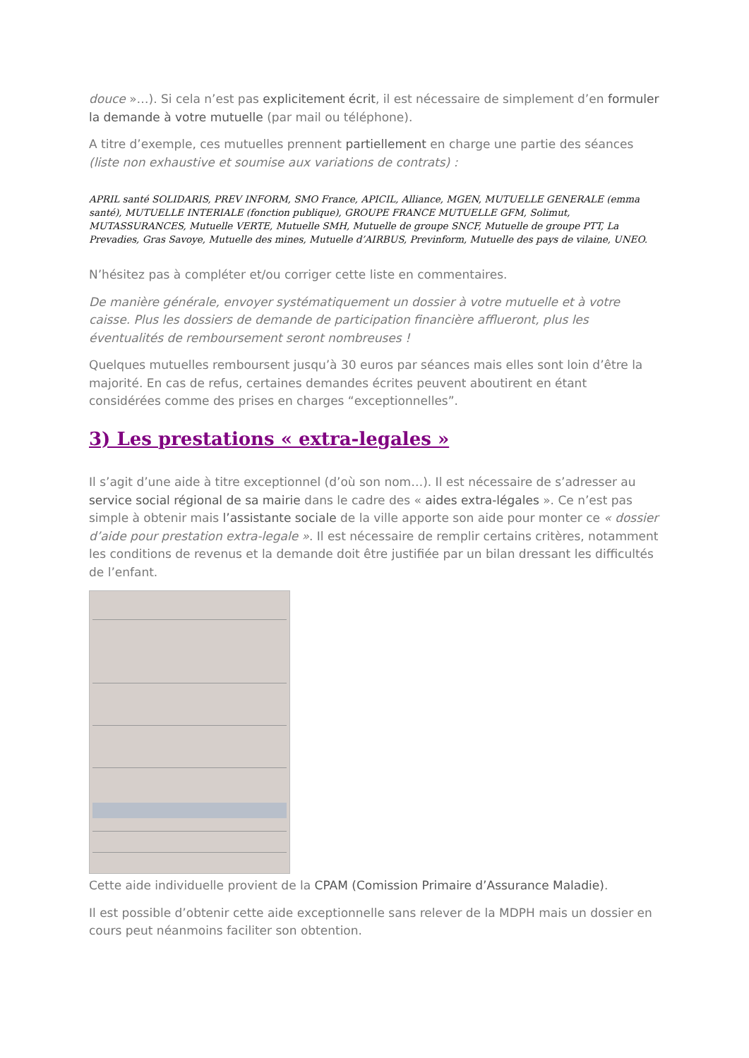douce »…). Si cela n’est pas explicitement écrit, il est nécessaire de simplement d’en formuler la demande à votre mutuelle (par mail ou téléphone).
A titre d’exemple, ces mutuelles prennent partiellement en charge une partie des séances (liste non exhaustive et soumise aux variations de contrats) :
APRIL santé SOLIDARIS, PREV INFORM, SMO France, APICIL, Alliance, MGEN, MUTUELLE GENERALE (emma santé), MUTUELLE INTERIALE (fonction publique), GROUPE FRANCE MUTUELLE GFM, Solimut, MUTASSURANCES, Mutuelle VERTE, Mutuelle SMH, Mutuelle de groupe SNCF, Mutuelle de groupe PTT, La Prevadies, Gras Savoye, Mutuelle des mines, Mutuelle d’AIRBUS, Previnform, Mutuelle des pays de vilaine, UNEO.
N’hésitez pas à compléter et/ou corriger cette liste en commentaires.
De manière générale, envoyer systématiquement un dossier à votre mutuelle et à votre caisse. Plus les dossiers de demande de participation financière afflueront, plus les éventualités de remboursement seront nombreuses !
Quelques mutuelles remboursent jusqu’à 30 euros par séances mais elles sont loin d’être la majorité. En cas de refus, certaines demandes écrites peuvent aboutirent en étant considérées comme des prises en charges “exceptionnelles”.
3) Les prestations « extra-legales »
Il s’agit d’une aide à titre exceptionnel (d’où son nom…). Il est nécessaire de s’adresser au service social régional de sa mairie dans le cadre des « aides extra-légales ». Ce n’est pas simple à obtenir mais l’assistante sociale de la ville apporte son aide pour monter ce « dossier d’aide pour prestation extra-legale ». Il est nécessaire de remplir certains critères, notamment les conditions de revenus et la demande doit être justifiée par un bilan dressant les difficultés de l’enfant.
Cette aide individuelle provient de la CPAM (Comission Primaire d’Assurance Maladie).
Il est possible d’obtenir cette aide exceptionnelle sans relever de la MDPH mais un dossier en cours peut néanmoins faciliter son obtention.